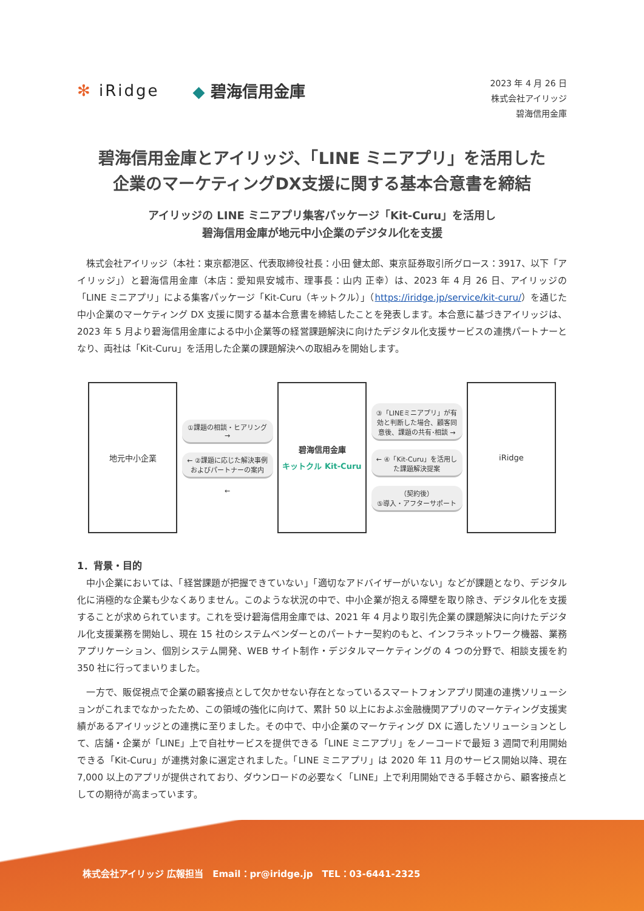✻ iRidge ◆ 碧海信用金庫
2023 年 4 月 26 日
株式会社アイリッジ
碧海信用金庫
碧海信用金庫とアイリッジ、「LINE ミニアプリ」を活用した
企業のマーケティングDX支援に関する基本合意書を締結
アイリッジの LINE ミニアプリ集客パッケージ「Kit-Curu」を活用し
碧海信用金庫が地元中小企業のデジタル化を支援
　株式会社アイリッジ（本社：東京都港区、代表取締役社長：小田 健太郎、東京証券取引所グロース：3917、以下「アイリッジ」）と碧海信用金庫（本店：愛知県安城市、理事長：山内 正幸）は、2023 年 4 月 26 日、アイリッジの「LINE ミニアプリ」による集客パッケージ「Kit-Curu（キットクル）」（https://iridge.jp/service/kit-curu/）を通じた中小企業のマーケティング DX 支援に関する基本合意書を締結したことを発表します。本合意に基づきアイリッジは、2023 年 5 月より碧海信用金庫による中小企業等の経営課題解決に向けたデジタル化支援サービスの連携パートナーとなり、両社は「Kit-Curu」を活用した企業の課題解決への取組みを開始します。
地元中小企業
①課題の相談・ヒアリング →
← ②課題に応じた解決事例
およびパートナーの案内
←
碧海信用金庫
キットクル Kit-Curu
③「LINEミニアプリ」が有効と判断した場合、顧客同意後、課題の共有･相談 →
← ④「Kit-Curu」を活用した課題解決提案
（契約後）
⑤導入・アフターサポート
iRidge
1．背景・目的
　中小企業においては、「経営課題が把握できていない」「適切なアドバイザーがいない」などが課題となり、デジタル化に消極的な企業も少なくありません。このような状況の中で、中小企業が抱える障壁を取り除き、デジタル化を支援することが求められています。これを受け碧海信用金庫では、2021 年 4 月より取引先企業の課題解決に向けたデジタル化支援業務を開始し、現在 15 社のシステムベンダーとのパートナー契約のもと、インフラネットワーク機器、業務アプリケーション、個別システム開発、WEB サイト制作・デジタルマーケティングの 4 つの分野で、相談支援を約 350 社に行ってまいりました。
　一方で、販促視点で企業の顧客接点として欠かせない存在となっているスマートフォンアプリ関連の連携ソリューションがこれまでなかったため、この領域の強化に向けて、累計 50 以上におよぶ金融機関アプリのマーケティング支援実績があるアイリッジとの連携に至りました。その中で、中小企業のマーケティング DX に適したソリューションとして、店舗・企業が「LINE」上で自社サービスを提供できる「LINE ミニアプリ」をノーコードで最短 3 週間で利用開始できる「Kit-Curu」が連携対象に選定されました。「LINE ミニアプリ」は 2020 年 11 月のサービス開始以降、現在 7,000 以上のアプリが提供されており、ダウンロードの必要なく「LINE」上で利用開始できる手軽さから、顧客接点としての期待が高まっています。
株式会社アイリッジ 広報担当　Email：pr@iridge.jp　TEL：03-6441-2325